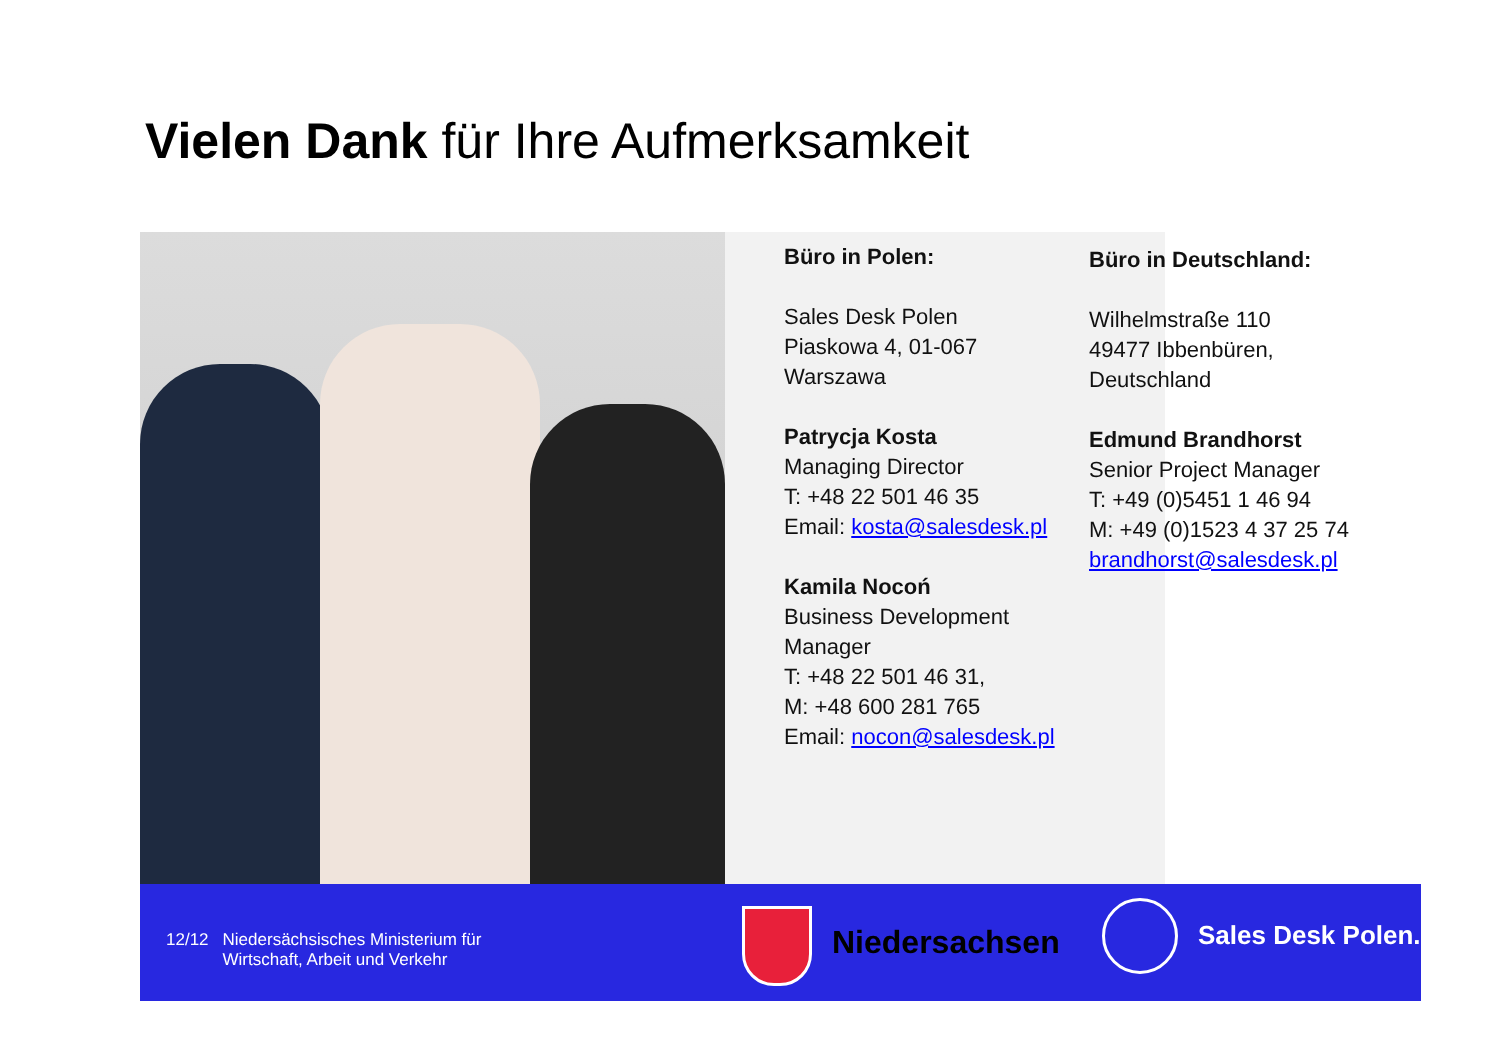Vielen Dank für Ihre Aufmerksamkeit
Büro in Polen:
Sales Desk Polen
Piaskowa 4, 01-067
Warszawa
Patrycja Kosta
Managing Director
T: +48 22 501 46 35
Email: kosta@salesdesk.pl
Kamila Nocoń
Business Development Manager
T: +48 22 501 46 31,
M: +48 600 281 765
Email: nocon@salesdesk.pl
Büro in Deutschland:
Wilhelmstraße 110
49477 Ibbenbüren,
Deutschland
Edmund Brandhorst
Senior Project Manager
T: +49 (0)5451 1 46 94
M: +49 (0)1523 4 37 25 74
brandhorst@salesdesk.pl
12/12 Niedersächsisches Ministerium für
Wirtschaft, Arbeit und Verkehr
Niedersachsen Sales Desk Polen.